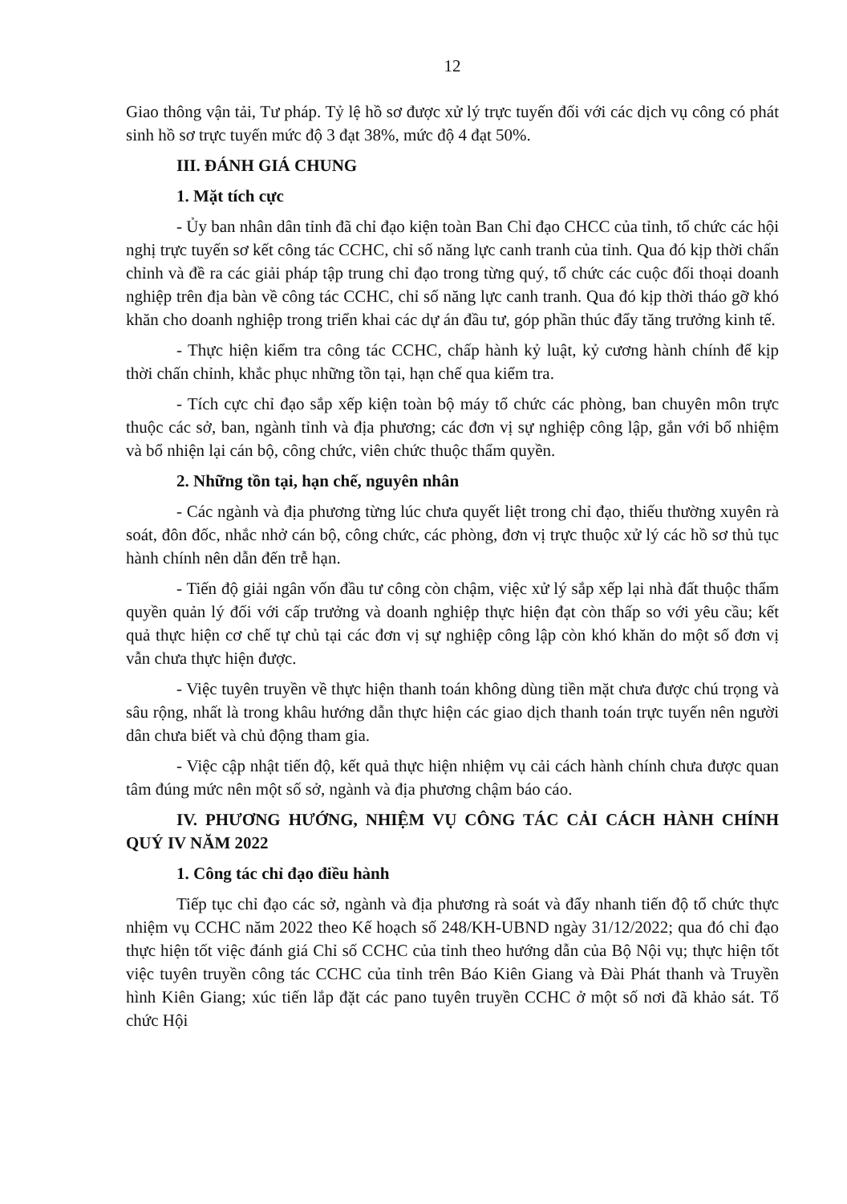12
Giao thông vận tải, Tư pháp. Tỷ lệ hồ sơ được xử lý trực tuyến đối với các dịch vụ công có phát sinh hồ sơ trực tuyến mức độ 3 đạt 38%, mức độ 4 đạt 50%.
III. ĐÁNH GIÁ CHUNG
1. Mặt tích cực
- Ủy ban nhân dân tỉnh đã chỉ đạo kiện toàn Ban Chỉ đạo CHCC của tỉnh, tổ chức các hội nghị trực tuyến sơ kết công tác CCHC, chỉ số năng lực canh tranh của tỉnh. Qua đó kịp thời chấn chỉnh và đề ra các giải pháp tập trung chỉ đạo trong từng quý, tổ chức các cuộc đối thoại doanh nghiệp trên địa bàn về công tác CCHC, chỉ số năng lực canh tranh. Qua đó kịp thời tháo gỡ khó khăn cho doanh nghiệp trong triển khai các dự án đầu tư, góp phần thúc đẩy tăng trưởng kinh tế.
- Thực hiện kiểm tra công tác CCHC, chấp hành kỷ luật, kỷ cương hành chính để kịp thời chấn chỉnh, khắc phục những tồn tại, hạn chế qua kiểm tra.
- Tích cực chỉ đạo sắp xếp kiện toàn bộ máy tổ chức các phòng, ban chuyên môn trực thuộc các sở, ban, ngành tỉnh và địa phương; các đơn vị sự nghiệp công lập, gắn với bổ nhiệm và bổ nhiện lại cán bộ, công chức, viên chức thuộc thẩm quyền.
2. Những tồn tại, hạn chế, nguyên nhân
- Các ngành và địa phương từng lúc chưa quyết liệt trong chỉ đạo, thiếu thường xuyên rà soát, đôn đốc, nhắc nhở cán bộ, công chức, các phòng, đơn vị trực thuộc xử lý các hồ sơ thủ tục hành chính nên dẫn đến trễ hạn.
- Tiến độ giải ngân vốn đầu tư công còn chậm, việc xử lý sắp xếp lại nhà đất thuộc thẩm quyền quản lý đối với cấp trưởng và doanh nghiệp thực hiện đạt còn thấp so với yêu cầu; kết quả thực hiện cơ chế tự chủ tại các đơn vị sự nghiệp công lập còn khó khăn do một số đơn vị vẫn chưa thực hiện được.
- Việc tuyên truyền về thực hiện thanh toán không dùng tiền mặt chưa được chú trọng và sâu rộng, nhất là trong khâu hướng dẫn thực hiện các giao dịch thanh toán trực tuyến nên người dân chưa biết và chủ động tham gia.
- Việc cập nhật tiến độ, kết quả thực hiện nhiệm vụ cải cách hành chính chưa được quan tâm đúng mức nên một số sở, ngành và địa phương chậm báo cáo.
IV. PHƯƠNG HƯỚNG, NHIỆM VỤ CÔNG TÁC CẢI CÁCH HÀNH CHÍNH QUÝ IV NĂM 2022
1. Công tác chỉ đạo điều hành
Tiếp tục chỉ đạo các sở, ngành và địa phương rà soát và đẩy nhanh tiến độ tổ chức thực nhiệm vụ CCHC năm 2022 theo Kế hoạch số 248/KH-UBND ngày 31/12/2022; qua đó chỉ đạo thực hiện tốt việc đánh giá Chỉ số CCHC của tỉnh theo hướng dẫn của Bộ Nội vụ; thực hiện tốt việc tuyên truyền công tác CCHC của tỉnh trên Báo Kiên Giang và Đài Phát thanh và Truyền hình Kiên Giang; xúc tiến lắp đặt các pano tuyên truyền CCHC ở một số nơi đã khảo sát. Tổ chức Hội